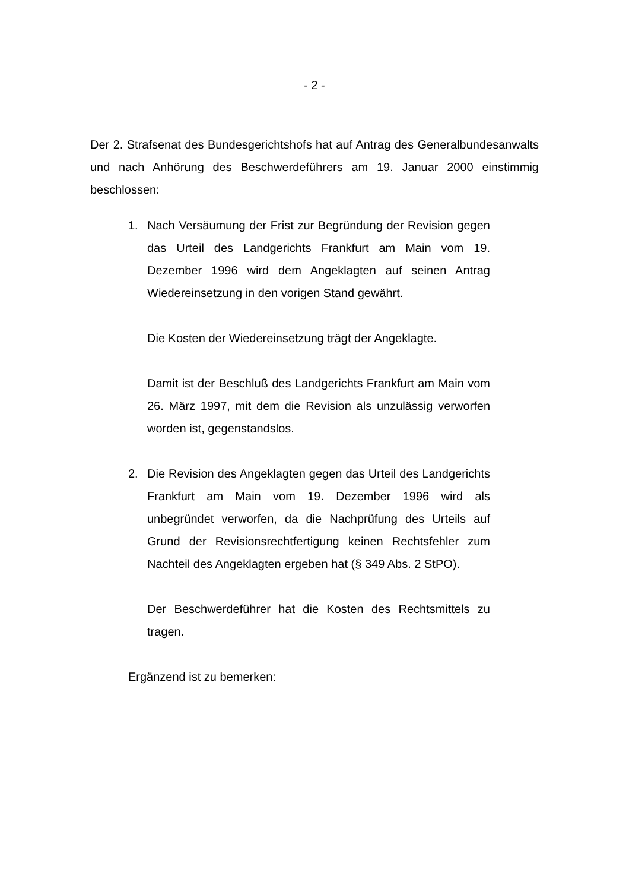- 2 -
Der 2. Strafsenat des Bundesgerichtshofs hat auf Antrag des Generalbundesanwalts und nach Anhörung des Beschwerdeführers am 19. Januar 2000 einstimmig beschlossen:
1. Nach Versäumung der Frist zur Begründung der Revision gegen das Urteil des Landgerichts Frankfurt am Main vom 19. Dezember 1996 wird dem Angeklagten auf seinen Antrag Wiedereinsetzung in den vorigen Stand gewährt.
Die Kosten der Wiedereinsetzung trägt der Angeklagte.
Damit ist der Beschluß des Landgerichts Frankfurt am Main vom 26. März 1997, mit dem die Revision als unzulässig verworfen worden ist, gegenstandslos.
2. Die Revision des Angeklagten gegen das Urteil des Landgerichts Frankfurt am Main vom 19. Dezember 1996 wird als unbegründet verworfen, da die Nachprüfung des Urteils auf Grund der Revisionsrechtfertigung keinen Rechtsfehler zum Nachteil des Angeklagten ergeben hat (§ 349 Abs. 2 StPO).
Der Beschwerdeführer hat die Kosten des Rechtsmittels zu tragen.
Ergänzend ist zu bemerken: